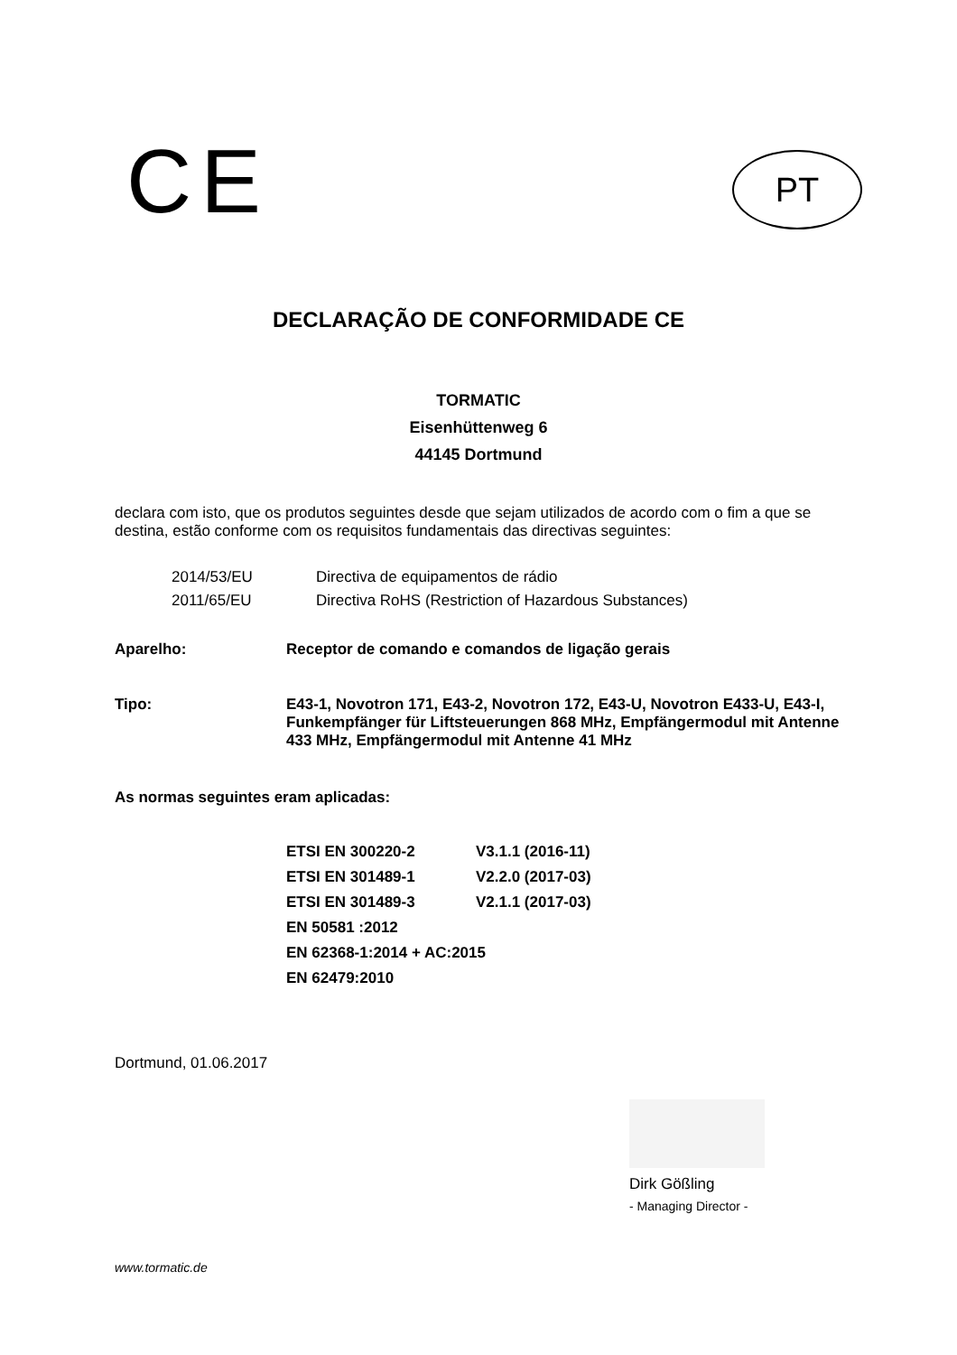CE
PT
DECLARAÇÃO DE CONFORMIDADE CE
TORMATIC
Eisenhüttenweg 6
44145 Dortmund
declara com isto, que os produtos seguintes desde que sejam utilizados de acordo com o fim a que se destina, estão conforme com os requisitos fundamentais das directivas seguintes:
| 2014/53/EU | Directiva de equipamentos de rádio |
| 2011/65/EU | Directiva RoHS (Restriction of Hazardous Substances) |
| Aparelho: | Receptor de comando e comandos de ligação gerais |
| Tipo: | E43-1, Novotron 171, E43-2, Novotron 172, E43-U, Novotron E433-U, E43-I, Funkempfänger für Liftsteuerungen 868 MHz, Empfängermodul mit Antenne 433 MHz, Empfängermodul mit Antenne 41 MHz |
As normas seguintes eram aplicadas:
| ETSI EN 300220-2 | V3.1.1 (2016-11) |
| ETSI EN 301489-1 | V2.2.0 (2017-03) |
| ETSI EN 301489-3 | V2.1.1 (2017-03) |
| EN 50581 :2012 | |
| EN 62368-1:2014 + AC:2015 | |
| EN 62479:2010 | |
Dortmund, 01.06.2017
Dirk Gößling
- Managing Director -
www.tormatic.de